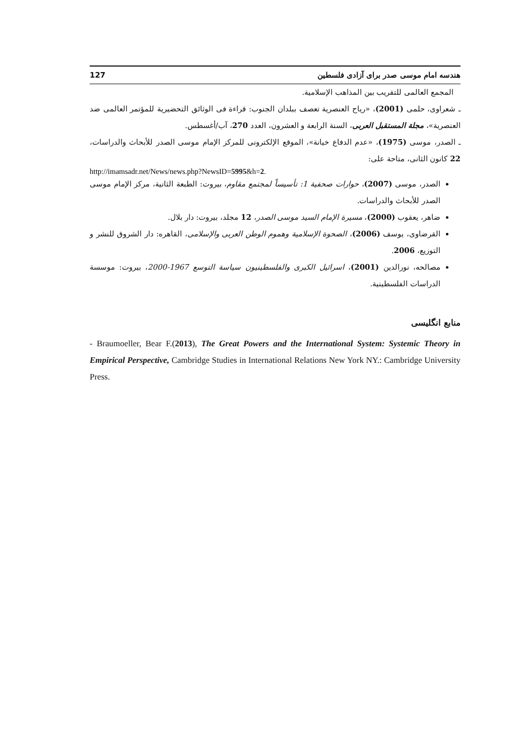هندسه امام موسی صدر برای آزادی فلسطین 127
المجمع العالمی للتقریب بین المذاهب الإسلامیة.
ـ شعراوی، حلمی (2001)، «ریاح العنصریة تعصف ببلدان الجنوب: قراءة فی الوثائق التحضیریة للمؤتمر العالمی ضد العنصریة»، مجلة المستقبل العربی، السنة الرابعة و العشرون، العدد 270، آب/أغسطس.
ـ الصدر، موسی (1975)، «عدم الدفاع خیانة»، الموقع الإلکترونی للمرکز الإمام موسی الصدر للأبحاث والدراسات، 22 کانون الثانی، متاحة علی:
http://imamsadr.net/News/news.php?NewsID=5995&h=2.
الصدر، موسی (2007)، حوارات صحفیة 1: تأسیساً لمجتمع مقاوم، بیروت: الطبعة الثانیة، مرکز الإمام موسی الصدر للأبحاث والدراسات.
ضاهر، یعقوب (2000)، مسیرة الإمام السید موسی الصدر، 12 مجلد، بیروت: دار بلال.
القرضاوی، یوسف (2006)، الصحوة الإسلامیة وهموم الوطن العربی والإسلامی، القاهره: دار الشروق للنشر و التوزیع، 2006.
مصالحه، نورالدین (2001)، اسرائیل الکبری والفلسطینیون سیاسة التوسع 1967-2000، بیروت: موسسة الدراسات الفلسطینیة.
منابع انگلیسی
- Braumoeller, Bear F.(2013), The Great Powers and the International System: Systemic Theory in Empirical Perspective, Cambridge Studies in International Relations New York NY.: Cambridge University Press.